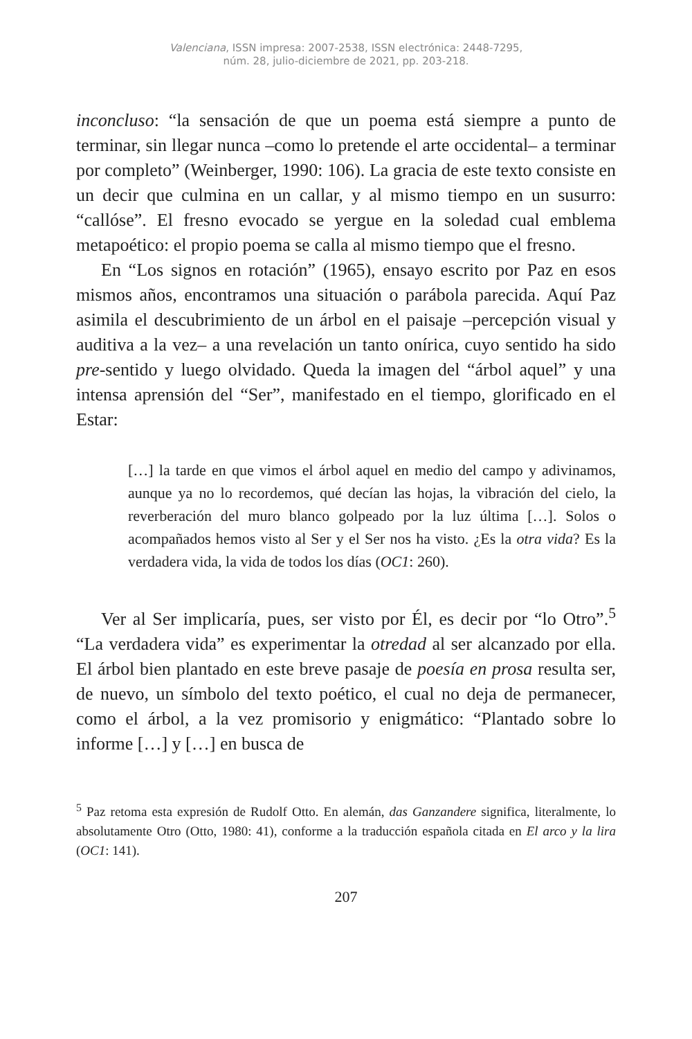Valenciana, ISSN impresa: 2007-2538, ISSN electrónica: 2448-7295,
núm. 28, julio-diciembre de 2021, pp. 203-218.
inconcluso: “la sensación de que un poema está siempre a punto de terminar, sin llegar nunca –como lo pretende el arte occidental– a terminar por completo” (Weinberger, 1990: 106). La gracia de este texto consiste en un decir que culmina en un callar, y al mismo tiempo en un susurro: “callóse”. El fresno evocado se yergue en la soledad cual emblema metapoético: el propio poema se calla al mismo tiempo que el fresno.
En “Los signos en rotación” (1965), ensayo escrito por Paz en esos mismos años, encontramos una situación o parábola parecida. Aquí Paz asimila el descubrimiento de un árbol en el paisaje –percepción visual y auditiva a la vez– a una revelación un tanto onírica, cuyo sentido ha sido pre-sentido y luego olvidado. Queda la imagen del “árbol aquel” y una intensa aprensión del “Ser”, manifestado en el tiempo, glorificado en el Estar:
[…] la tarde en que vimos el árbol aquel en medio del campo y adivinamos, aunque ya no lo recordemos, qué decían las hojas, la vibración del cielo, la reverberación del muro blanco golpeado por la luz última […]. Solos o acompañados hemos visto al Ser y el Ser nos ha visto. ¿Es la otra vida? Es la verdadera vida, la vida de todos los días (OC1: 260).
Ver al Ser implicaría, pues, ser visto por Él, es decir por “lo Otro”.<sup>5</sup> “La verdadera vida” es experimentar la otredad al ser alcanzado por ella. El árbol bien plantado en este breve pasaje de poesía en prosa resulta ser, de nuevo, un símbolo del texto poético, el cual no deja de permanecer, como el árbol, a la vez promisorio y enigmático: “Plantado sobre lo informe […] y […] en busca de
<sup>5</sup> Paz retoma esta expresión de Rudolf Otto. En alemán, das Ganzandere significa, literalmente, lo absolutamente Otro (Otto, 1980: 41), conforme a la traducción española citada en El arco y la lira (OC1: 141).
207